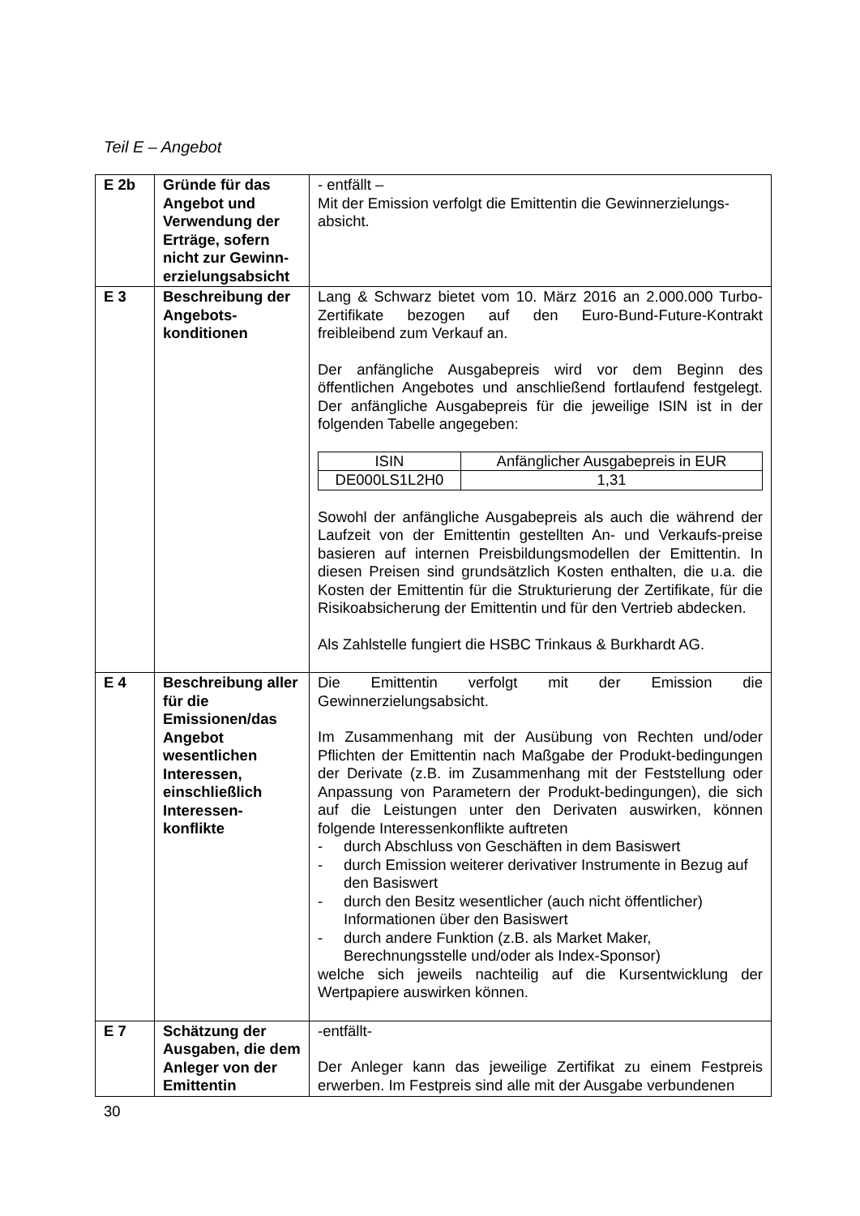Teil E – Angebot
| E 2b | Gründe für das Angebot und Verwendung der Erträge, sofern nicht zur Gewinn-erzielungsabsicht | - entfällt – Mit der Emission verfolgt die Emittentin die Gewinnerzielungs-absicht. |
| E 3 | Beschreibung der Angebots-konditionen | Lang & Schwarz bietet vom 10. März 2016 an 2.000.000 Turbo-Zertifikate bezogen auf den Euro-Bund-Future-Kontrakt freibleibend zum Verkauf an. Der anfängliche Ausgabepreis wird vor dem Beginn des öffentlichen Angebotes und anschließend fortlaufend festgelegt. Der anfängliche Ausgabepreis für die jeweilige ISIN ist in der folgenden Tabelle angegeben: / ISIN / Anfänglicher Ausgabepreis in EUR / / --- / --- / / DE000LS1L2H0 / 1,31 / Sowohl der anfängliche Ausgabepreis als auch die während der Laufzeit von der Emittentin gestellten An- und Verkaufs-preise basieren auf internen Preisbildungsmodellen der Emittentin. In diesen Preisen sind grundsätzlich Kosten enthalten, die u.a. die Kosten der Emittentin für die Strukturierung der Zertifikate, für die Risikoabsicherung der Emittentin und für den Vertrieb abdecken. Als Zahlstelle fungiert die HSBC Trinkaus & Burkhardt AG. |
| E 4 | Beschreibung aller für die Emissionen/das Angebot wesentlichen Interessen, einschließlich Interessen-konflikte | Die Emittentin verfolgt mit der Emission die Gewinnerzielungsabsicht. Im Zusammenhang mit der Ausübung von Rechten und/oder Pflichten der Emittentin nach Maßgabe der Produkt-bedingungen der Derivate (z.B. im Zusammenhang mit der Feststellung oder Anpassung von Parametern der Produkt-bedingungen), die sich auf die Leistungen unter den Derivaten auswirken, können folgende Interessenkonflikte auftreten - durch Abschluss von Geschäften in dem Basiswert - durch Emission weiterer derivativer Instrumente in Bezug auf den Basiswert - durch den Besitz wesentlicher (auch nicht öffentlicher) Informationen über den Basiswert - durch andere Funktion (z.B. als Market Maker, Berechnungsstelle und/oder als Index-Sponsor) welche sich jeweils nachteilig auf die Kursentwicklung der Wertpapiere auswirken können. |
| E 7 | Schätzung der Ausgaben, die dem Anleger von der Emittentin | -entfällt- Der Anleger kann das jeweilige Zertifikat zu einem Festpreis erwerben. Im Festpreis sind alle mit der Ausgabe verbundenen |
30